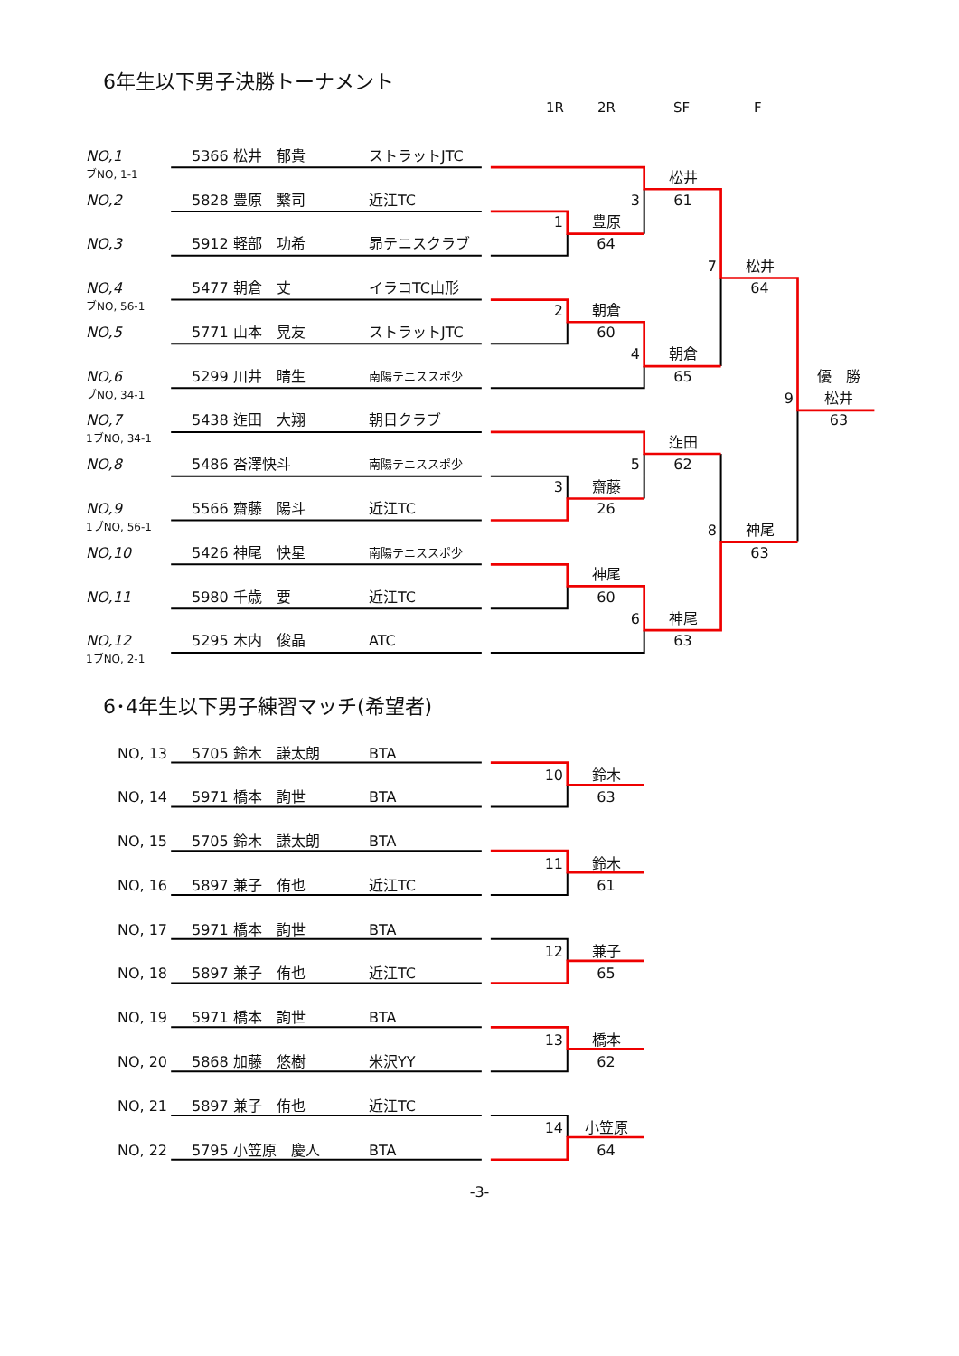6年生以下男子決勝トーナメント
1R 2R SF F
| NO,1 | 5366 松井 郁貴 | ストラットJTC | | | | | |
| ブNO, 1-1 | | | | | 松井 | | |
| NO,2 | 5828 豊原 繋司 | 近江TC | | 3 | 61 | | |
| | | | 1 | 豊原 | | | |
| NO,3 | 5912 軽部 功希 | 昴テニスクラブ | | 64 | | | |
| | | | | | 7 | 松井 | |
| NO,4 | 5477 朝倉 丈 | イラコTC山形 | | | | 64 | |
| ブNO, 56-1 | | | 2 | 朝倉 | | | |
| NO,5 | 5771 山本 晃友 | ストラットJTC | | 60 | | | |
| | | | | 4 | 朝倉 | | |
| NO,6 | 5299 川井 晴生 | 南陽テニススポ少 | | | 65 | | 優 勝 |
| ブNO, 34-1 | | | | | | 9 | 松井 |
| NO,7 | 5438 迮田 大翔 | 朝日クラブ | | | | | 63 |
| 1ブNO, 34-1 | | | | | 迮田 | | |
| NO,8 | 5486 沓澤快斗 | 南陽テニススポ少 | | 5 | 62 | | |
| | | | 3 | 齋藤 | | | |
| NO,9 | 5566 齋藤 陽斗 | 近江TC | | 26 | | | |
| 1ブNO, 56-1 | | | | | 8 | 神尾 | |
| NO,10 | 5426 神尾 快星 | 南陽テニススポ少 | | | | 63 | |
| | | | | 神尾 | | | |
| NO,11 | 5980 千歳 要 | 近江TC | | 60 | | | |
| | | | | 6 | 神尾 | | |
| NO,12 | 5295 木内 俊晶 | ATC | | | 63 | | |
| 1ブNO, 2-1 | | | | | | | |
6･4年生以下男子練習マッチ(希望者)
| NO, 13 | 5705 鈴木 謙太朗 | BTA | | | | | |
| | | | 10 | 鈴木 | | | |
| NO, 14 | 5971 橋本 詢世 | BTA | | 63 | | | |
| NO, 15 | 5705 鈴木 謙太朗 | BTA | | | | | |
| | | | 11 | 鈴木 | | | |
| NO, 16 | 5897 兼子 侑也 | 近江TC | | 61 | | | |
| NO, 17 | 5971 橋本 詢世 | BTA | | | | | |
| | | | 12 | 兼子 | | | |
| NO, 18 | 5897 兼子 侑也 | 近江TC | | 65 | | | |
| NO, 19 | 5971 橋本 詢世 | BTA | | | | | |
| | | | 13 | 橋本 | | | |
| NO, 20 | 5868 加藤 悠樹 | 米沢YY | | 62 | | | |
| NO, 21 | 5897 兼子 侑也 | 近江TC | | | | | |
| | | | 14 | 小笠原 | | | |
| NO, 22 | 5795 小笠原 慶人 | BTA | | 64 | | | |
-3-